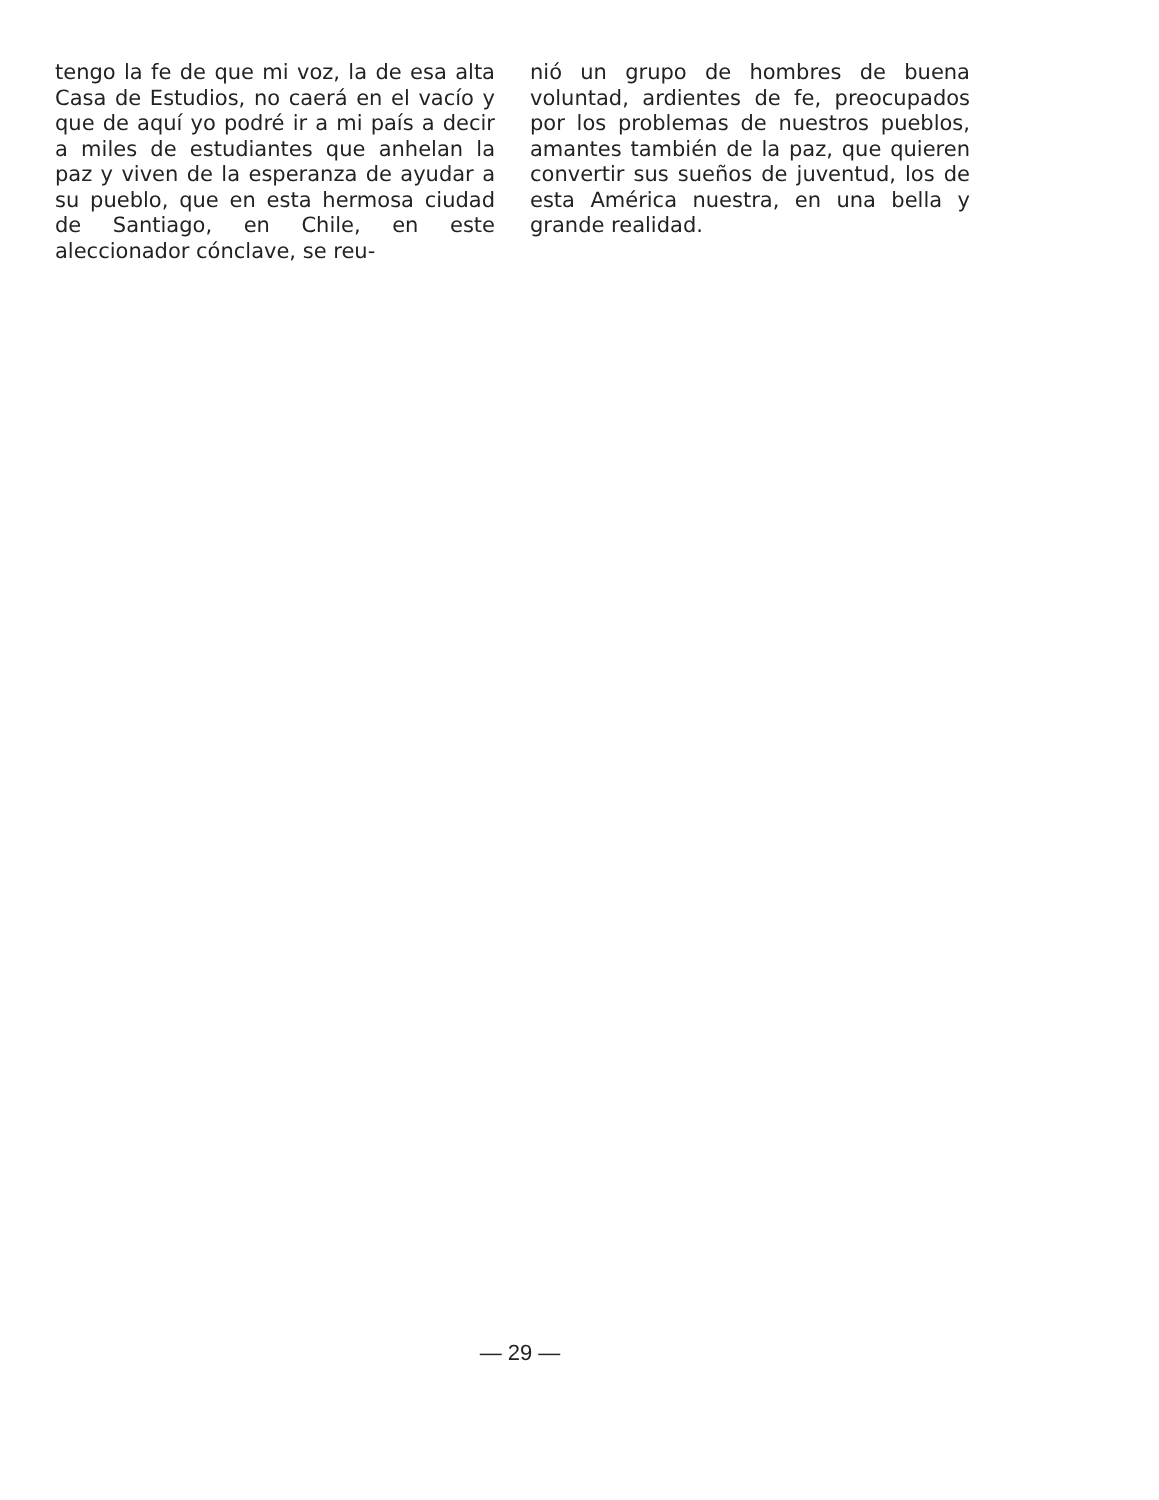tengo la fe de que mi voz, la de esa alta Casa de Estudios, no caerá en el vacío y que de aquí yo podré ir a mi país a decir a miles de estudiantes que anhelan la paz y viven de la esperanza de ayudar a su pueblo, que en esta hermosa ciudad de Santiago, en Chile, en este aleccionador cónclave, se reu-
nió un grupo de hombres de buena voluntad, ardientes de fe, preocupados por los problemas de nuestros pueblos, amantes también de la paz, que quieren convertir sus sueños de juventud, los de esta América nuestra, en una bella y grande realidad.
— 29 —